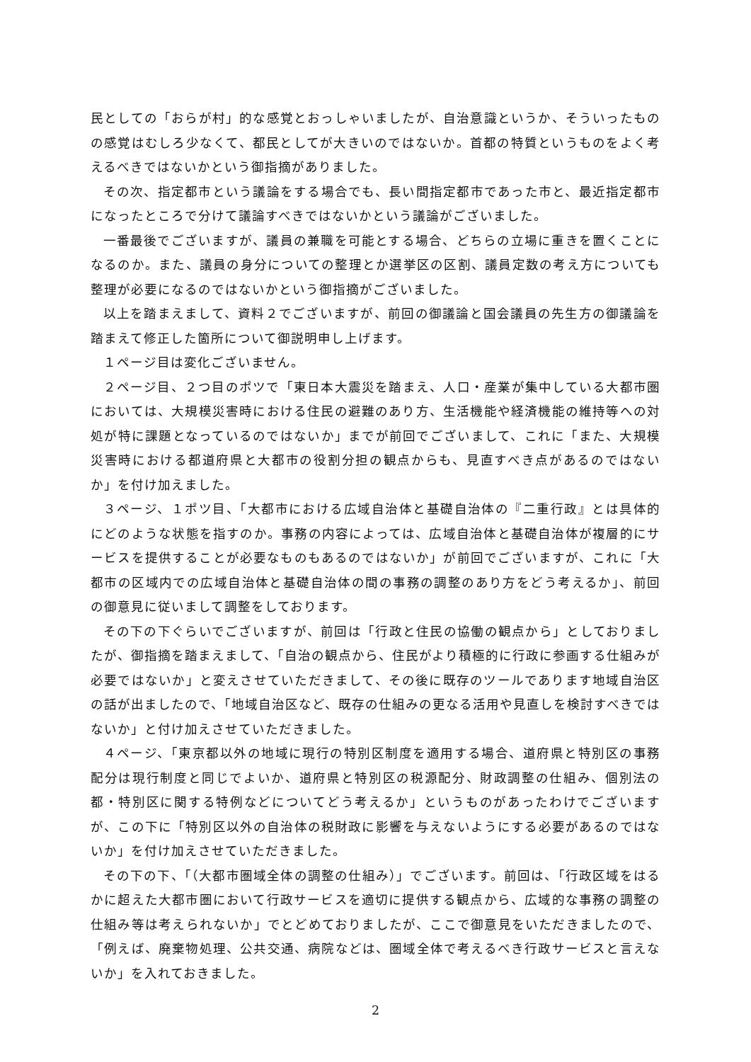民としての「おらが村」的な感覚とおっしゃいましたが、自治意識というか、そういったものの感覚はむしろ少なくて、都民としてが大きいのではないか。首都の特質というものをよく考えるべきではないかという御指摘がありました。
その次、指定都市という議論をする場合でも、長い間指定都市であった市と、最近指定都市になったところで分けて議論すべきではないかという議論がございました。
一番最後でございますが、議員の兼職を可能とする場合、どちらの立場に重きを置くことになるのか。また、議員の身分についての整理とか選挙区の区割、議員定数の考え方についても整理が必要になるのではないかという御指摘がございました。
以上を踏まえまして、資料２でございますが、前回の御議論と国会議員の先生方の御議論を踏まえて修正した箇所について御説明申し上げます。
１ページ目は変化ございません。
２ページ目、２つ目のポツで「東日本大震災を踏まえ、人口・産業が集中している大都市圏においては、大規模災害時における住民の避難のあり方、生活機能や経済機能の維持等への対処が特に課題となっているのではないか」までが前回でございまして、これに「また、大規模災害時における都道府県と大都市の役割分担の観点からも、見直すべき点があるのではないか」を付け加えました。
３ページ、１ポツ目、「大都市における広域自治体と基礎自治体の『二重行政』とは具体的にどのような状態を指すのか。事務の内容によっては、広域自治体と基礎自治体が複層的にサービスを提供することが必要なものもあるのではないか」が前回でございますが、これに「大都市の区域内での広域自治体と基礎自治体の間の事務の調整のあり方をどう考えるか」、前回の御意見に従いまして調整をしております。
その下の下ぐらいでございますが、前回は「行政と住民の協働の観点から」としておりましたが、御指摘を踏まえまして、「自治の観点から、住民がより積極的に行政に参画する仕組みが必要ではないか」と変えさせていただきまして、その後に既存のツールであります地域自治区の話が出ましたので、「地域自治区など、既存の仕組みの更なる活用や見直しを検討すべきではないか」と付け加えさせていただきました。
４ページ、「東京都以外の地域に現行の特別区制度を適用する場合、道府県と特別区の事務配分は現行制度と同じでよいか、道府県と特別区の税源配分、財政調整の仕組み、個別法の都・特別区に関する特例などについてどう考えるか」というものがあったわけでございますが、この下に「特別区以外の自治体の税財政に影響を与えないようにする必要があるのではないか」を付け加えさせていただきました。
その下の下、「（大都市圏域全体の調整の仕組み）」でございます。前回は、「行政区域をはるかに超えた大都市圏において行政サービスを適切に提供する観点から、広域的な事務の調整の仕組み等は考えられないか」でとどめておりましたが、ここで御意見をいただきましたので、「例えば、廃棄物処理、公共交通、病院などは、圏域全体で考えるべき行政サービスと言えないか」を入れておきました。
2